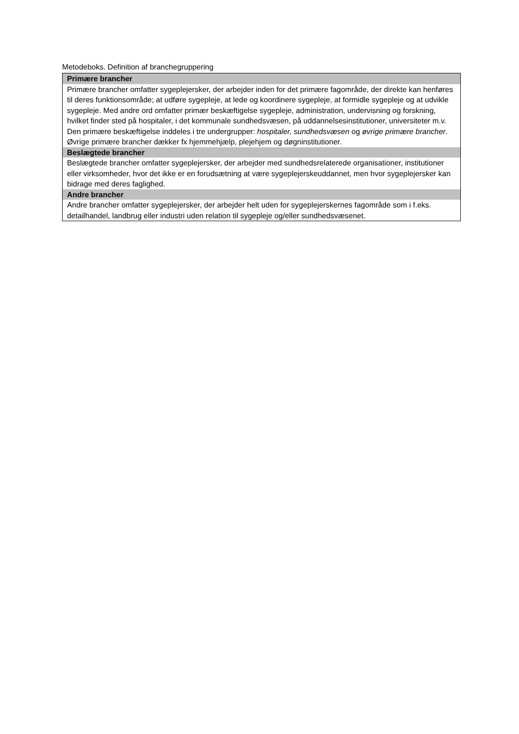Metodeboks. Definition af branchegruppering
| Primære brancher |
| --- |
| Primære brancher omfatter sygeplejersker, der arbejder inden for det primære fagområde, der direkte kan henføres til deres funktionsområde; at udføre sygepleje, at lede og koordinere sygepleje, at formidle sygepleje og at udvikle sygepleje. Med andre ord omfatter primær beskæftigelse sygepleje, administration, undervisning og forskning, hvilket finder sted på hospitaler, i det kommunale sundhedsvæsen, på uddannelsesinstitutioner, universiteter m.v. Den primære beskæftigelse inddeles i tre undergrupper: hospitaler, sundhedsvæsen og øvrige primære brancher . Øvrige primære brancher dækker fx hjemmehjælp, plejehjem og døgninstitutioner. |
| Beslægtede brancher |
| Beslægtede brancher omfatter sygeplejersker, der arbejder med sundhedsrelaterede organisationer, institutioner eller virksomheder, hvor det ikke er en forudsætning at være sygeplejerskeuddannet, men hvor sygeplejersker kan bidrage med deres faglighed. |
| Andre brancher |
| Andre brancher omfatter sygeplejersker, der arbejder helt uden for sygeplejerskernes fagområde som i f.eks. detailhandel, landbrug eller industri uden relation til sygepleje og/eller sundhedsvæsenet. |